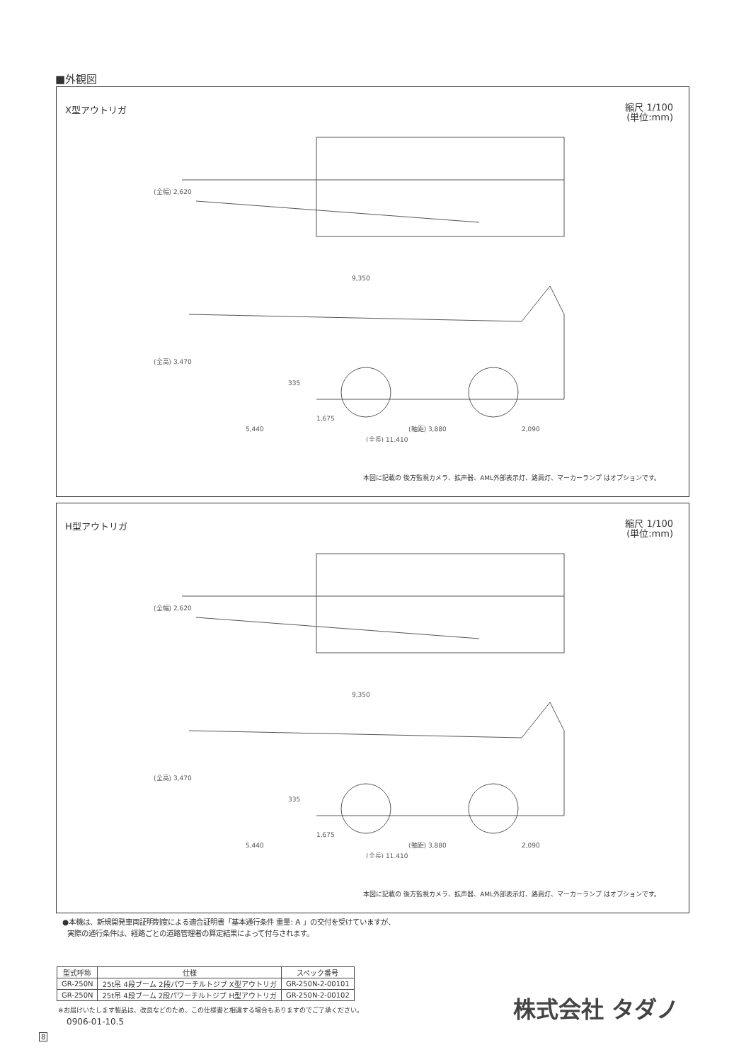■外観図
X型アウトリガ 縮尺 1/100
(単位:mm)
(全幅) 2,620
9,350
(全高) 3,470
335
1,675
5,440
(軸距) 3,880
2,090
(全長) 11,410
本図に記載の 後方監視カメラ、拡声器、AML外部表示灯、路肩灯、マーカーランプ はオプションです。
H型アウトリガ 縮尺 1/100
(単位:mm)
(全幅) 2,620
9,350
(全高) 3,470
335
1,675
5,440
(軸距) 3,880
2,090
(全長) 11,410
本図に記載の 後方監視カメラ、拡声器、AML外部表示灯、路肩灯、マーカーランプ はオプションです。
●本機は、新規開発車両証明制度による適合証明書「基本通行条件 重量: A 」の交付を受けていますが、
実際の通行条件は、経路ごとの道路管理者の算定結果によって付与されます。
| 型式呼称 | 仕様 | スペック番号 |
| --- | --- | --- |
| GR-250N | 25t吊 4段ブーム 2段パワーチルトジブ X型アウトリガ | GR-250N-2-00101 |
| GR-250N | 25t吊 4段ブーム 2段パワーチルトジブ H型アウトリガ | GR-250N-2-00102 |
※お届けいたします製品は、改良などのため、この仕様書と相違する場合もありますのでご了承ください。
0906-01-10.5
8
株式会社 タダノ